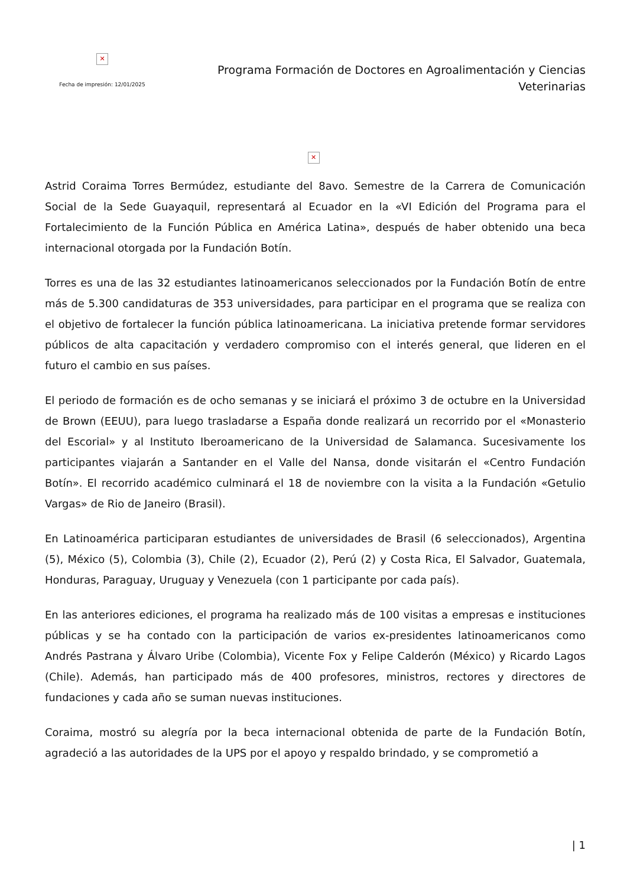✕
Fecha de impresión: 12/01/2025
Programa Formación de Doctores en Agroalimentación y Ciencias Veterinarias
✕
Astrid Coraima Torres Bermúdez, estudiante del 8avo. Semestre de la Carrera de Comunicación Social de la Sede Guayaquil, representará al Ecuador en la «VI Edición del Programa para el Fortalecimiento de la Función Pública en América Latina», después de haber obtenido una beca internacional otorgada por la Fundación Botín.
Torres es una de las 32 estudiantes latinoamericanos seleccionados por la Fundación Botín de entre más de 5.300 candidaturas de 353 universidades, para participar en el programa que se realiza con el objetivo de fortalecer la función pública latinoamericana. La iniciativa pretende formar servidores públicos de alta capacitación y verdadero compromiso con el interés general, que lideren en el futuro el cambio en sus países.
El periodo de formación es de ocho semanas y se iniciará el próximo 3 de octubre en la Universidad de Brown (EEUU), para luego trasladarse a España donde realizará un recorrido por el «Monasterio del Escorial» y al Instituto Iberoamericano de la Universidad de Salamanca. Sucesivamente los participantes viajarán a Santander en el Valle del Nansa, donde visitarán el «Centro Fundación Botín». El recorrido académico culminará el 18 de noviembre con la visita a la Fundación «Getulio Vargas» de Rio de Janeiro (Brasil).
En Latinoamérica participaran estudiantes de universidades de Brasil (6 seleccionados), Argentina (5), México (5), Colombia (3), Chile (2), Ecuador (2), Perú (2) y Costa Rica, El Salvador, Guatemala, Honduras, Paraguay, Uruguay y Venezuela (con 1 participante por cada país).
En las anteriores ediciones, el programa ha realizado más de 100 visitas a empresas e instituciones públicas y se ha contado con la participación de varios ex-presidentes latinoamericanos como Andrés Pastrana y Álvaro Uribe (Colombia), Vicente Fox y Felipe Calderón (México) y Ricardo Lagos (Chile). Además, han participado más de 400 profesores, ministros, rectores y directores de fundaciones y cada año se suman nuevas instituciones.
Coraima, mostró su alegría por la beca internacional obtenida de parte de la Fundación Botín, agradeció a las autoridades de la UPS por el apoyo y respaldo brindado, y se comprometió a
| 1